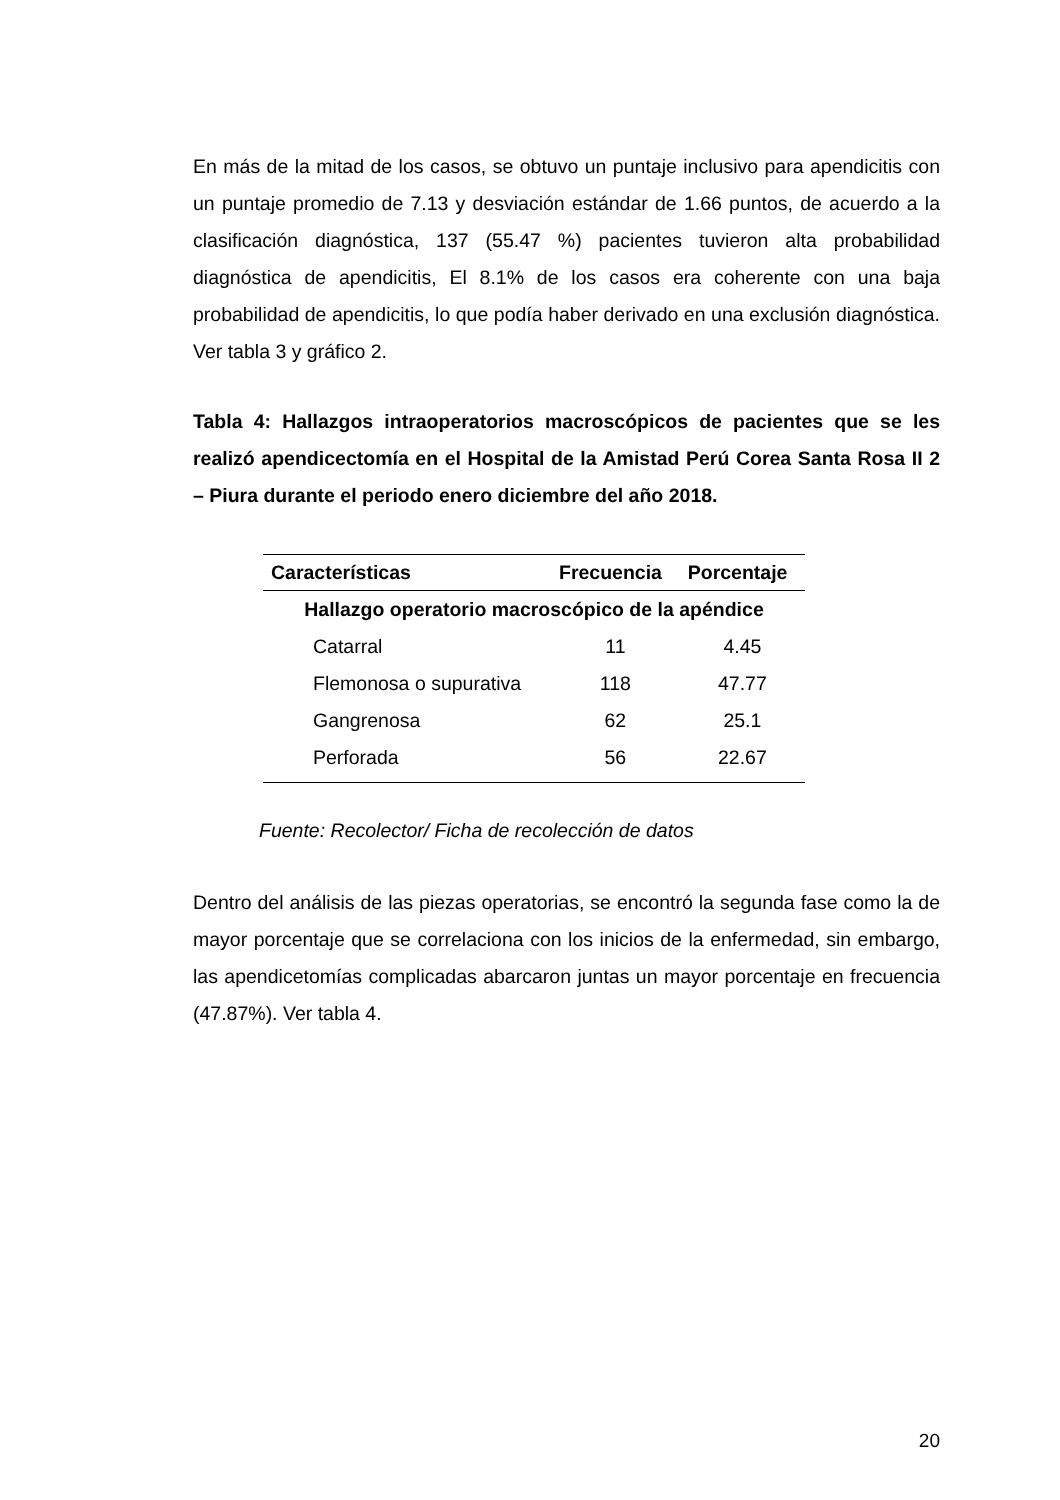En más de la mitad de los casos, se obtuvo un puntaje inclusivo para apendicitis con un puntaje promedio de 7.13 y desviación estándar de 1.66 puntos, de acuerdo a la clasificación diagnóstica, 137 (55.47 %) pacientes tuvieron alta probabilidad diagnóstica de apendicitis, El 8.1% de los casos era coherente con una baja probabilidad de apendicitis, lo que podía haber derivado en una exclusión diagnóstica. Ver tabla 3 y gráfico 2.
Tabla 4: Hallazgos intraoperatorios macroscópicos de pacientes que se les realizó apendicectomía en el Hospital de la Amistad Perú Corea Santa Rosa II 2 – Piura durante el periodo enero diciembre del año 2018.
| Características | Frecuencia | Porcentaje |
| --- | --- | --- |
| Hallazgo operatorio macroscópico de la apéndice | | |
| Catarral | 11 | 4.45 |
| Flemonosa o supurativa | 118 | 47.77 |
| Gangrenosa | 62 | 25.1 |
| Perforada | 56 | 22.67 |
Fuente: Recolector/ Ficha de recolección de datos
Dentro del análisis de las piezas operatorias, se encontró la segunda fase como la de mayor porcentaje que se correlaciona con los inicios de la enfermedad, sin embargo, las apendicetomías complicadas abarcaron juntas un mayor porcentaje en frecuencia (47.87%). Ver tabla 4.
20